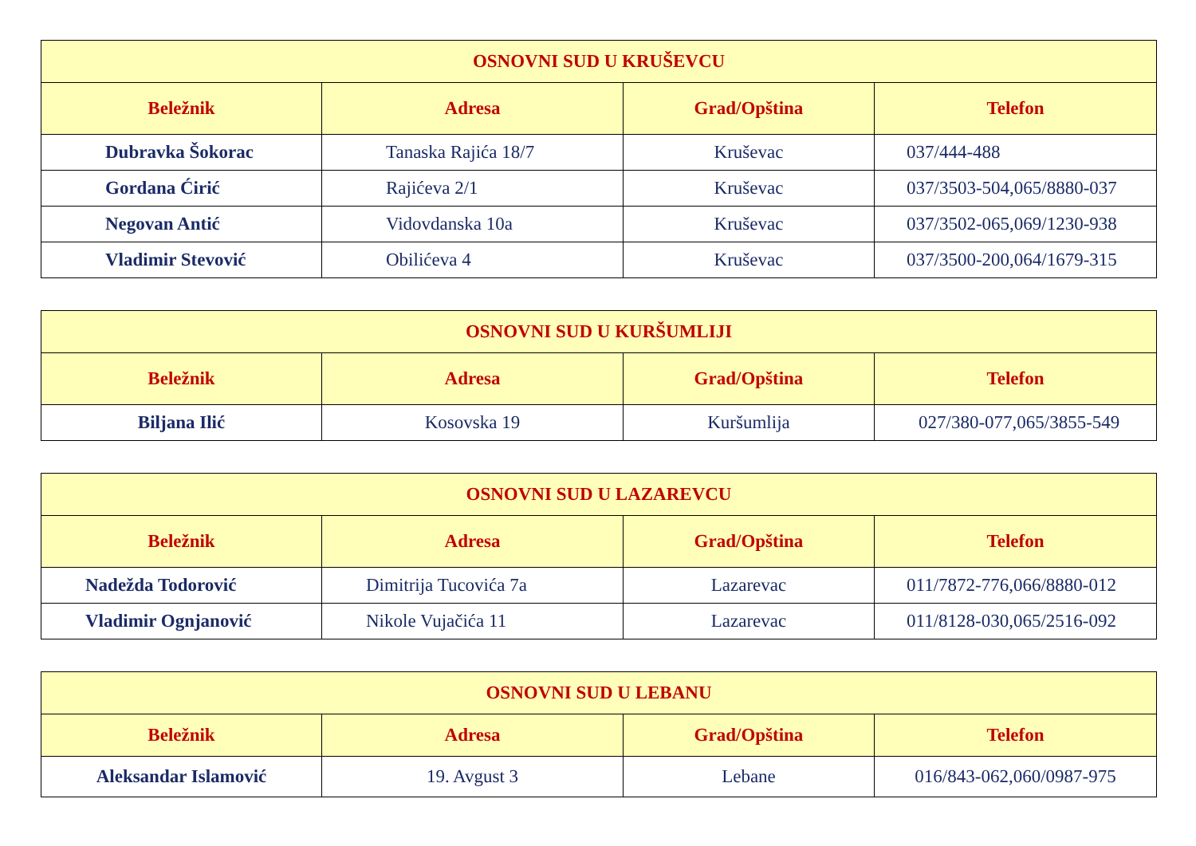| OSNOVNI SUD U KRUŠEVCU | | | |
| --- | --- | --- | --- |
| Beležnik | Adresa | Grad/Opština | Telefon |
| Dubravka Šokorac | Tanaska Rajića 18/7 | Kruševac | 037/444-488 |
| Gordana Ćirić | Rajićeva 2/1 | Kruševac | 037/3503-504,065/8880-037 |
| Negovan Antić | Vidovdanska 10a | Kruševac | 037/3502-065,069/1230-938 |
| Vladimir Stevović | Obilićeva 4 | Kruševac | 037/3500-200,064/1679-315 |
| OSNOVNI SUD U KURŠUMLIJI | | | |
| --- | --- | --- | --- |
| Beležnik | Adresa | Grad/Opština | Telefon |
| Biljana Ilić | Kosovska 19 | Kuršumlija | 027/380-077,065/3855-549 |
| OSNOVNI SUD U LAZAREVCU | | | |
| --- | --- | --- | --- |
| Beležnik | Adresa | Grad/Opština | Telefon |
| Nadežda Todorović | Dimitrija Tucovića 7a | Lazarevac | 011/7872-776,066/8880-012 |
| Vladimir Ognjanović | Nikole Vujačića 11 | Lazarevac | 011/8128-030,065/2516-092 |
| OSNOVNI SUD U LEBANU | | | |
| --- | --- | --- | --- |
| Beležnik | Adresa | Grad/Opština | Telefon |
| Aleksandar Islamović | 19. Avgust 3 | Lebane | 016/843-062,060/0987-975 |